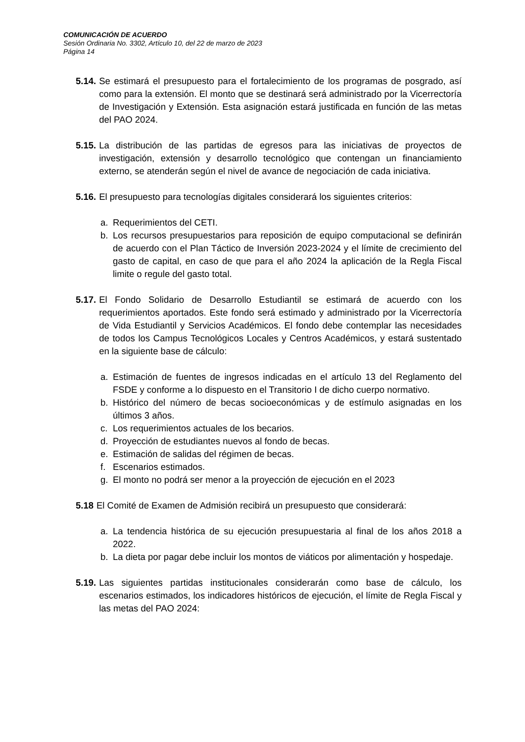COMUNICACIÓN DE ACUERDO
Sesión Ordinaria No. 3302, Artículo 10, del 22 de marzo de 2023
Página 14
5.14. Se estimará el presupuesto para el fortalecimiento de los programas de posgrado, así como para la extensión. El monto que se destinará será administrado por la Vicerrectoría de Investigación y Extensión. Esta asignación estará justificada en función de las metas del PAO 2024.
5.15. La distribución de las partidas de egresos para las iniciativas de proyectos de investigación, extensión y desarrollo tecnológico que contengan un financiamiento externo, se atenderán según el nivel de avance de negociación de cada iniciativa.
5.16. El presupuesto para tecnologías digitales considerará los siguientes criterios:
a. Requerimientos del CETI.
b. Los recursos presupuestarios para reposición de equipo computacional se definirán de acuerdo con el Plan Táctico de Inversión 2023-2024 y el límite de crecimiento del gasto de capital, en caso de que para el año 2024 la aplicación de la Regla Fiscal limite o regule del gasto total.
5.17. El Fondo Solidario de Desarrollo Estudiantil se estimará de acuerdo con los requerimientos aportados. Este fondo será estimado y administrado por la Vicerrectoría de Vida Estudiantil y Servicios Académicos. El fondo debe contemplar las necesidades de todos los Campus Tecnológicos Locales y Centros Académicos, y estará sustentado en la siguiente base de cálculo:
a. Estimación de fuentes de ingresos indicadas en el artículo 13 del Reglamento del FSDE y conforme a lo dispuesto en el Transitorio I de dicho cuerpo normativo.
b. Histórico del número de becas socioeconómicas y de estímulo asignadas en los últimos 3 años.
c. Los requerimientos actuales de los becarios.
d. Proyección de estudiantes nuevos al fondo de becas.
e. Estimación de salidas del régimen de becas.
f. Escenarios estimados.
g. El monto no podrá ser menor a la proyección de ejecución en el 2023
5.18 El Comité de Examen de Admisión recibirá un presupuesto que considerará:
a. La tendencia histórica de su ejecución presupuestaria al final de los años 2018 a 2022.
b. La dieta por pagar debe incluir los montos de viáticos por alimentación y hospedaje.
5.19. Las siguientes partidas institucionales considerarán como base de cálculo, los escenarios estimados, los indicadores históricos de ejecución, el límite de Regla Fiscal y las metas del PAO 2024: